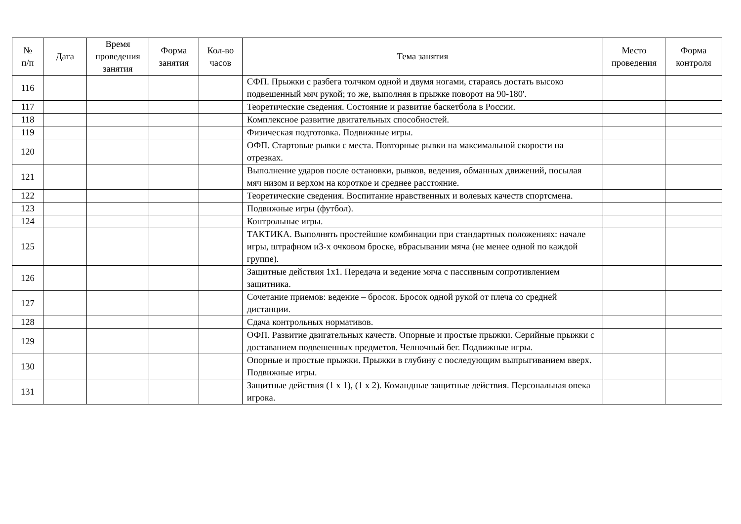| № п/п | Дата | Время проведения занятия | Форма занятия | Кол-во часов | Тема занятия | Место проведения | Форма контроля |
| --- | --- | --- | --- | --- | --- | --- | --- |
| 116 | | | | | СФП. Прыжки с разбега толчком одной и двумя ногами, стараясь достать высоко подвешенный мяч рукой; то же, выполняя в прыжке поворот на 90-180'. | | |
| 117 | | | | | Теоретические сведения. Состояние и развитие баскетбола в России. | | |
| 118 | | | | | Комплексное развитие двигательных способностей. | | |
| 119 | | | | | Физическая подготовка. Подвижные игры. | | |
| 120 | | | | | ОФП. Стартовые рывки с места. Повторные рывки на максимальной скорости на отрезках. | | |
| 121 | | | | | Выполнение ударов после остановки, рывков, ведения, обманных движений, посылая мяч низом и верхом на короткое и среднее расстояние. | | |
| 122 | | | | | Теоретические сведения. Воспитание нравственных и волевых качеств спортсмена. | | |
| 123 | | | | | Подвижные игры (футбол). | | |
| 124 | | | | | Контрольные игры. | | |
| 125 | | | | | ТАКТИКА. Выполнять простейшие комбинации при стандартных положениях: начале игры, штрафном и3-х очковом броске, вбрасывании мяча (не менее одной по каждой группе). | | |
| 126 | | | | | Защитные действия 1х1. Передача и ведение мяча с пассивным сопротивлением защитника. | | |
| 127 | | | | | Сочетание приемов: ведение – бросок. Бросок одной рукой от плеча со средней дистанции. | | |
| 128 | | | | | Сдача контрольных нормативов. | | |
| 129 | | | | | ОФП. Развитие двигательных качеств. Опорные и простые прыжки. Серийные прыжки с доставанием подвешенных предметов. Челночный бег. Подвижные игры. | | |
| 130 | | | | | Опорные и простые прыжки. Прыжки в глубину с последующим выпрыгиванием вверх. Подвижные игры. | | |
| 131 | | | | | Защитные действия (1 х 1), (1 х 2). Командные защитные действия. Персональная опека игрока. | | |